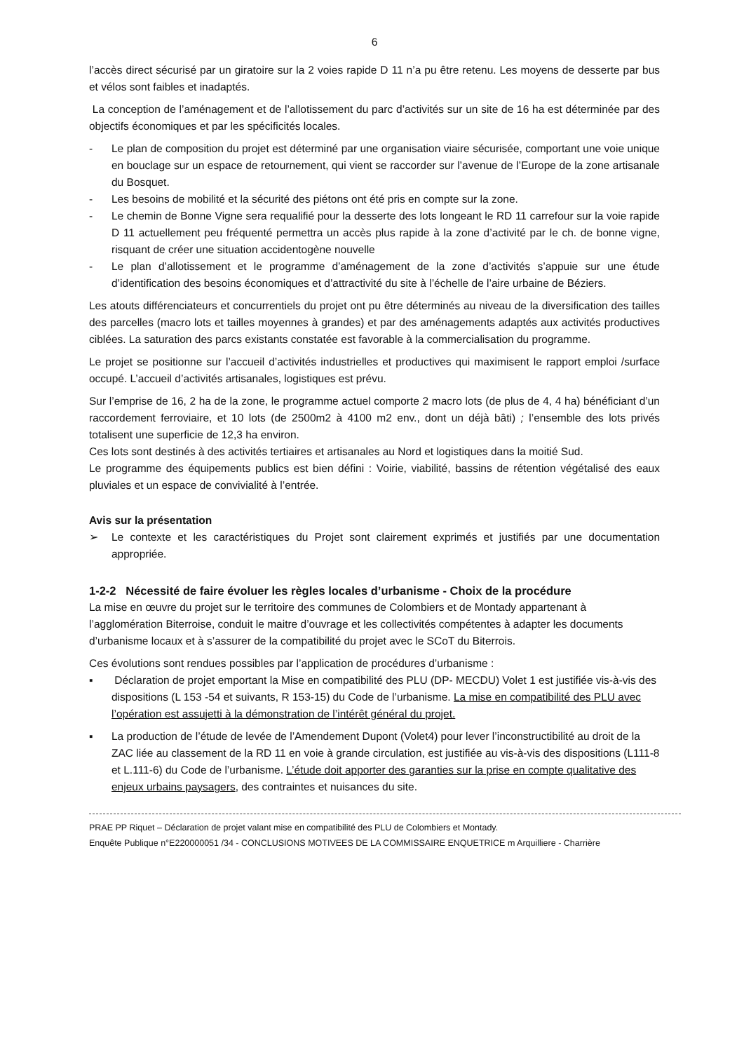6
l’accès direct sécurisé par un giratoire sur la 2 voies rapide D 11 n’a pu être retenu. Les moyens de desserte par bus et vélos sont faibles et inadaptés.
La conception de l’aménagement et de l’allotissement du parc d’activités sur un site de 16 ha est déterminée par des objectifs économiques et par les spécificités locales.
- Le plan de composition du projet est déterminé par une organisation viaire sécurisée, comportant une voie unique en bouclage sur un espace de retournement, qui vient se raccorder sur l’avenue de l’Europe de la zone artisanale du Bosquet.
- Les besoins de mobilité et la sécurité des piétons ont été pris en compte sur la zone.
- Le chemin de Bonne Vigne sera requalifié pour la desserte des lots longeant le RD 11 carrefour sur la voie rapide D 11 actuellement peu fréquenté permettra un accès plus rapide à la zone d’activité par le ch. de bonne vigne, risquant de créer une situation accidentogène nouvelle
- Le plan d’allotissement et le programme d’aménagement de la zone d’activités s’appuie sur une étude d’identification des besoins économiques et d’attractivité du site à l’échelle de l’aire urbaine de Béziers.
Les atouts différenciateurs et concurrentiels du projet ont pu être déterminés au niveau de la diversification des tailles des parcelles (macro lots et tailles moyennes à grandes) et par des aménagements adaptés aux activités productives ciblées. La saturation des parcs existants constatée est favorable à la commercialisation du programme.
Le projet se positionne sur l’accueil d’activités industrielles et productives qui maximisent le rapport emploi /surface occupé. L’accueil d’activités artisanales, logistiques est prévu.
Sur l’emprise de 16, 2 ha de la zone, le programme actuel comporte 2 macro lots (de plus de 4, 4 ha) bénéficiant d’un raccordement ferroviaire, et 10 lots (de 2500m2 à 4100 m2 env., dont un déjà bâti) ; l’ensemble des lots privés totalisent une superficie de 12,3 ha environ.
Ces lots sont destinés à des activités tertiaires et artisanales au Nord et logistiques dans la moitié Sud.
Le programme des équipements publics est bien défini : Voirie, viabilité, bassins de rétention végétalisé des eaux pluviales et un espace de convivialité à l’entrée.
Avis sur la présentation
➢ Le contexte et les caractéristiques du Projet sont clairement exprimés et justifiés par une documentation appropriée.
1-2-2 Nécessité de faire évoluer les règles locales d’urbanisme - Choix de la procédure
La mise en œuvre du projet sur le territoire des communes de Colombiers et de Montady appartenant à l’agglomération Biterroise, conduit le maitre d’ouvrage et les collectivités compétentes à adapter les documents d’urbanisme locaux et à s’assurer de la compatibilité du projet avec le SCoT du Biterrois.
Ces évolutions sont rendues possibles par l’application de procédures d’urbanisme :
▪ Déclaration de projet emportant la Mise en compatibilité des PLU (DP- MECDU) Volet 1 est justifiée vis-à-vis des dispositions (L 153 -54 et suivants, R 153-15) du Code de l’urbanisme. La mise en compatibilité des PLU avec l’opération est assujetti à la démonstration de l’intérêt général du projet.
▪ La production de l’étude de levée de l’Amendement Dupont (Volet4) pour lever l’inconstructibilité au droit de la ZAC liée au classement de la RD 11 en voie à grande circulation, est justifiée au vis-à-vis des dispositions (L111-8 et L.111-6) du Code de l’urbanisme. L’étude doit apporter des garanties sur la prise en compte qualitative des enjeux urbains paysagers, des contraintes et nuisances du site.
PRAE PP Riquet – Déclaration de projet valant mise en compatibilité des PLU de Colombiers et Montady.
Enquête Publique n°E220000051 /34 - CONCLUSIONS MOTIVEES DE LA COMMISSAIRE ENQUETRICE m Arquilliere - Charrière